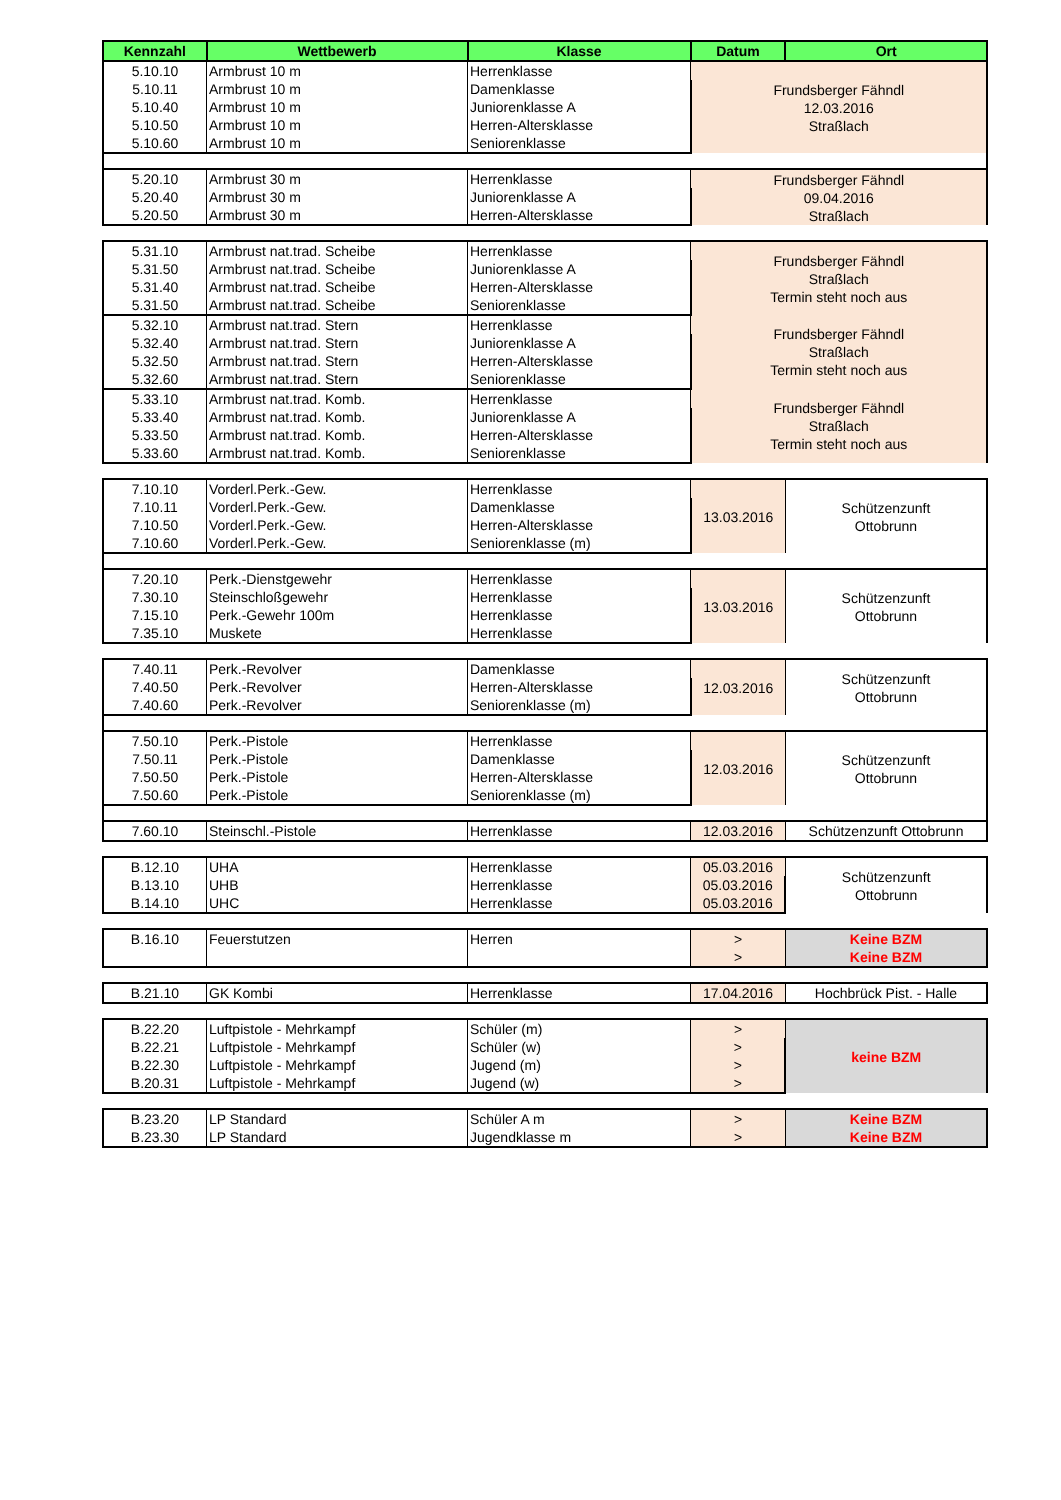| Kennzahl | Wettbewerb | Klasse | Datum | Ort |
| --- | --- | --- | --- | --- |
| 5.10.10 | Armbrust 10 m | Herrenklasse | Frundsberger Fähndl 12.03.2016 Straßlach | |
| 5.10.11 | Armbrust 10 m | Damenklasse | | |
| 5.10.40 | Armbrust 10 m | Juniorenklasse A | | |
| 5.10.50 | Armbrust 10 m | Herren-Altersklasse | | |
| 5.10.60 | Armbrust 10 m | Seniorenklasse | | |
| 5.20.10 | Armbrust 30 m | Herrenklasse | Frundsberger Fähndl 09.04.2016 Straßlach | |
| 5.20.40 | Armbrust 30 m | Juniorenklasse A | | |
| 5.20.50 | Armbrust 30 m | Herren-Altersklasse | | |
| 5.31.10 | Armbrust nat.trad. Scheibe | Herrenklasse | Frundsberger Fähndl Straßlach Termin steht noch aus | |
| 5.31.50 | Armbrust nat.trad. Scheibe | Juniorenklasse A | | |
| 5.31.40 | Armbrust nat.trad. Scheibe | Herren-Altersklasse | | |
| 5.31.50 | Armbrust nat.trad. Scheibe | Seniorenklasse | | |
| 5.32.10 | Armbrust nat.trad. Stern | Herrenklasse | Frundsberger Fähndl Straßlach Termin steht noch aus | |
| 5.32.40 | Armbrust nat.trad. Stern | Juniorenklasse A | | |
| 5.32.50 | Armbrust nat.trad. Stern | Herren-Altersklasse | | |
| 5.32.60 | Armbrust nat.trad. Stern | Seniorenklasse | | |
| 5.33.10 | Armbrust nat.trad. Komb. | Herrenklasse | Frundsberger Fähndl Straßlach Termin steht noch aus | |
| 5.33.40 | Armbrust nat.trad. Komb. | Juniorenklasse A | | |
| 5.33.50 | Armbrust nat.trad. Komb. | Herren-Altersklasse | | |
| 5.33.60 | Armbrust nat.trad. Komb. | Seniorenklasse | | |
| 7.10.10 | Vorderl.Perk.-Gew. | Herrenklasse | 13.03.2016 | Schützenzunft Ottobrunn |
| 7.10.11 | Vorderl.Perk.-Gew. | Damenklasse | | |
| 7.10.50 | Vorderl.Perk.-Gew. | Herren-Altersklasse | | |
| 7.10.60 | Vorderl.Perk.-Gew. | Seniorenklasse (m) | | |
| 7.20.10 | Perk.-Dienstgewehr | Herrenklasse | 13.03.2016 | Schützenzunft Ottobrunn |
| 7.30.10 | Steinschloßgewehr | Herrenklasse | | |
| 7.15.10 | Perk.-Gewehr 100m | Herrenklasse | | |
| 7.35.10 | Muskete | Herrenklasse | | |
| 7.40.11 | Perk.-Revolver | Damenklasse | 12.03.2016 | Schützenzunft Ottobrunn |
| 7.40.50 | Perk.-Revolver | Herren-Altersklasse | | |
| 7.40.60 | Perk.-Revolver | Seniorenklasse (m) | | |
| 7.50.10 | Perk.-Pistole | Herrenklasse | 12.03.2016 | Schützenzunft Ottobrunn |
| 7.50.11 | Perk.-Pistole | Damenklasse | | |
| 7.50.50 | Perk.-Pistole | Herren-Altersklasse | | |
| 7.50.60 | Perk.-Pistole | Seniorenklasse (m) | | |
| 7.60.10 | Steinschl.-Pistole | Herrenklasse | 12.03.2016 | Schützenzunft Ottobrunn |
| B.12.10 | UHA | Herrenklasse | 05.03.2016 | Schützenzunft Ottobrunn |
| B.13.10 | UHB | Herrenklasse | 05.03.2016 | |
| B.14.10 | UHC | Herrenklasse | 05.03.2016 | |
| B.16.10 | Feuerstutzen | Herren | > | Keine BZM |
| | | | > | Keine BZM |
| B.21.10 | GK Kombi | Herrenklasse | 17.04.2016 | Hochbrück Pist. - Halle |
| B.22.20 | Luftpistole - Mehrkampf | Schüler (m) | > | keine BZM |
| B.22.21 | Luftpistole - Mehrkampf | Schüler (w) | > | |
| B.22.30 | Luftpistole - Mehrkampf | Jugend (m) | > | |
| B.20.31 | Luftpistole - Mehrkampf | Jugend (w) | > | |
| B.23.20 | LP Standard | Schüler A m | > | Keine BZM |
| B.23.30 | LP Standard | Jugendklasse m | > | Keine BZM |